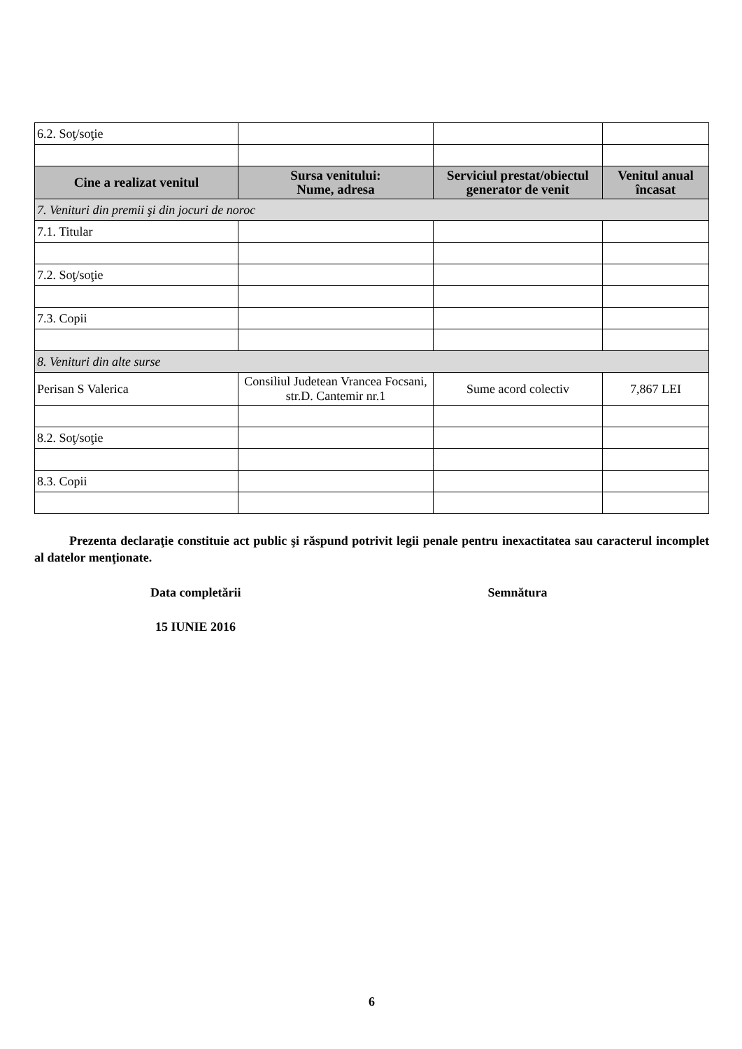| 6.2. Soţ/soţie | | | |
| Cine a realizat venitul | Sursa venitului: Nume, adresa | Serviciul prestat/obiectul generator de venit | Venitul anual încasat |
| 7. Venituri din premii şi din jocuri de noroc | | | |
| 7.1. Titular | | | |
| 7.2. Soţ/soţie | | | |
| 7.3. Copii | | | |
| 8. Venituri din alte surse | | | |
| Perisan S Valerica | Consiliul Judetean Vrancea Focsani, str.D. Cantemir nr.1 | Sume acord colectiv | 7,867 LEI |
| 8.2. Soţ/soţie | | | |
| 8.3. Copii | | | |
Prezenta declaraţie constituie act public şi răspund potrivit legii penale pentru inexactitatea sau caracterul incomplet al datelor menţionate.
Data completării Semnătura
15 IUNIE 2016
6